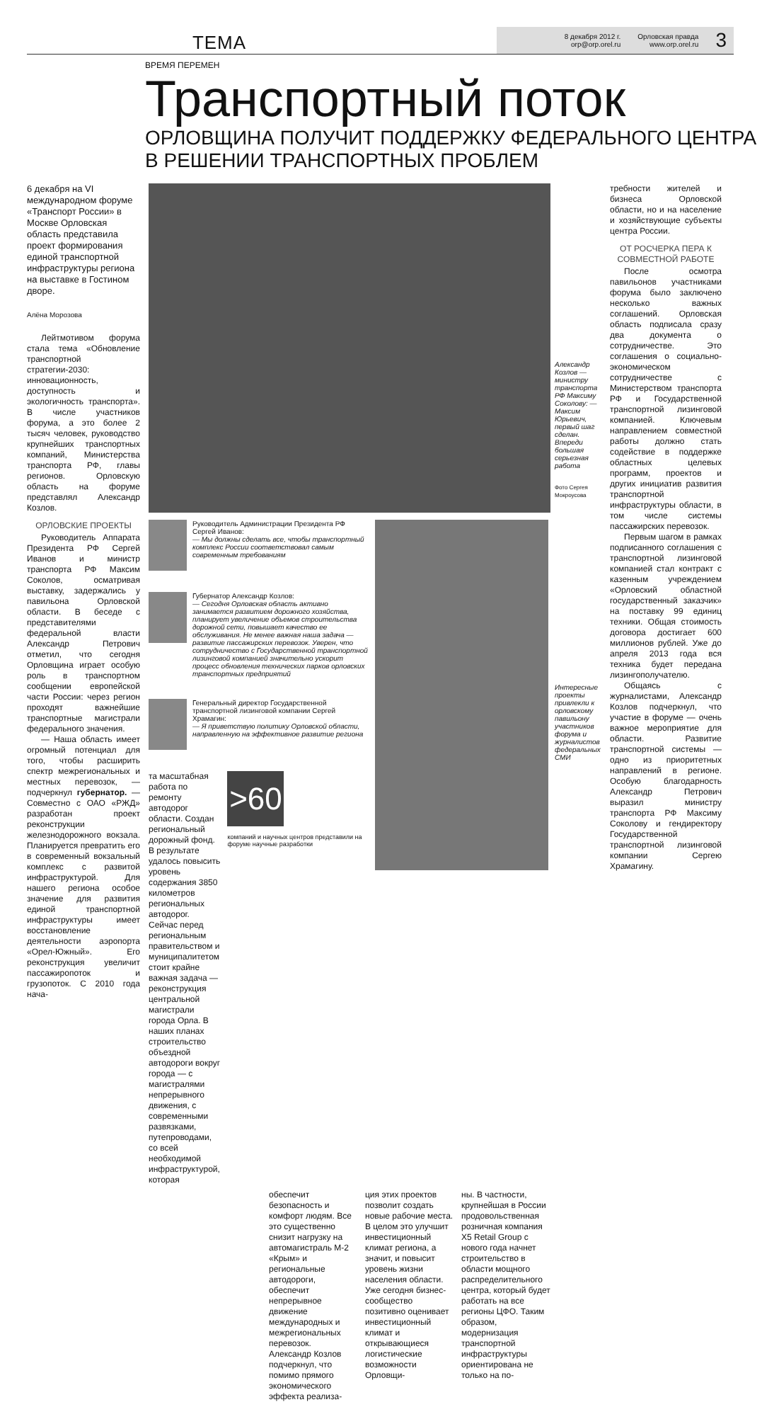ТЕМА
8 декабря 2012 г.
orp@orp.orel.ru
Орловская правда
www.orp.orel.ru
3
ВРЕМЯ ПЕРЕМЕН
Транспортный поток
ОРЛОВЩИНА ПОЛУЧИТ ПОДДЕРЖКУ ФЕДЕРАЛЬНОГО ЦЕНТРА В РЕШЕНИИ ТРАНСПОРТНЫХ ПРОБЛЕМ
6 декабря на VI международном форуме «Транспорт России» в Москве Орловская область представила проект формирования единой транспортной инфраструктуры региона на выставке в Гостином дворе.
Алёна Морозова
Лейтмотивом форума стала тема «Обновление транспортной стратегии-2030: инновационность, доступность и экологичность транспорта». В числе участников форума, а это более 2 тысяч человек, руководство крупнейших транспортных компаний, Министерства транспорта РФ, главы регионов. Орловскую область на форуме представлял Александр Козлов.
ОРЛОВСКИЕ ПРОЕКТЫ
Руководитель Аппарата Президента РФ Сергей Иванов и министр транспорта РФ Максим Соколов, осматривая выставку, задержались у павильона Орловской области. В беседе с представителями федеральной власти Александр Петрович отметил, что сегодня Орловщина играет особую роль в транспортном сообщении европейской части России: через регион проходят важнейшие транспортные магистрали федерального значения.
— Наша область имеет огромный потенциал для того, чтобы расширить спектр межрегиональных и местных перевозок, — подчеркнул губернатор. — Совместно с ОАО «РЖД» разработан проект реконструкции железнодорожного вокзала. Планируется превратить его в современный вокзальный комплекс с развитой инфраструктурой. Для нашего региона особое значение для развития единой транспортной инфраструктуры имеет восстановление деятельности аэропорта «Орел-Южный». Его реконструкция увеличит пассажиропоток и грузопоток. С 2010 года нача-
Руководитель Администрации Президента РФ Сергей Иванов:
— Мы должны сделать все, чтобы транспортный комплекс России соответствовал самым современным требованиям
Губернатор Александр Козлов:
— Сегодня Орловская область активно занимается развитием дорожного хозяйства, планирует увеличение объемов строительства дорожной сети, повышает качество ее обслуживания. Не менее важная наша задача — развитие пассажирских перевозок. Уверен, что сотрудничество с Государственной транспортной лизинговой компанией значительно ускорит процесс обновления технических парков орловских транспортных предприятий
Генеральный директор Государственной транспортной лизинговой компании Сергей Храмагин:
— Я приветствую политику Орловской области, направленную на эффективное развитие региона
та масштабная работа по ремонту автодорог области. Создан региональный дорожный фонд. В результате удалось повысить уровень содержания 3850 километров региональных автодорог. Сейчас перед региональным правительством и муниципалитетом стоит крайне важная задача — реконструкция центральной магистрали города Орла. В наших планах строительство объездной автодороги вокруг города — с магистралями непрерывного движения, с современными развязками, путепроводами, со всей необходимой инфраструктурой, которая
>60
компаний и научных центров представили на форуме научные разработки
обеспечит безопасность и комфорт людям. Все это существенно снизит нагрузку на автомагистраль М-2 «Крым» и региональные автодороги, обеспечит непрерывное движение международных и межрегиональных перевозок.
Александр Козлов подчеркнул, что помимо прямого экономического эффекта реализа-
ция этих проектов позволит создать новые рабочие места. В целом это улучшит инвестиционный климат региона, а значит, и повысит уровень жизни населения области.
Уже сегодня бизнес-сообщество позитивно оценивает инвестиционный климат и открывающиеся логистические возможности Орловщи-
ны. В частности, крупнейшая в России продовольственная розничная компания X5 Retail Group с нового года начнет строительство в области мощного распределительного центра, который будет работать на все регионы ЦФО. Таким образом, модернизация транспортной инфраструктуры ориентирована не только на по-
Александр Козлов — министру транспорта РФ Максиму Соколову: — Максим Юрьевич, первый шаг сделан. Впереди большая серьезная работа
Фото Сергея Мокроусова
Интересные проекты привлекли к орловскому павильону участников форума и журналистов федеральных СМИ
требности жителей и бизнеса Орловской области, но и на население и хозяйствующие субъекты центра России.
ОТ РОСЧЕРКА ПЕРА К СОВМЕСТНОЙ РАБОТЕ
После осмотра павильонов участниками форума было заключено несколько важных соглашений. Орловская область подписала сразу два документа о сотрудничестве. Это соглашения о социально-экономическом сотрудничестве с Министерством транспорта РФ и Государственной транспортной лизинговой компанией. Ключевым направлением совместной работы должно стать содействие в поддержке областных целевых программ, проектов и других инициатив развития транспортной инфраструктуры области, в том числе системы пассажирских перевозок.
Первым шагом в рамках подписанного соглашения с транспортной лизинговой компанией стал контракт с казенным учреждением «Орловский областной государственный заказчик» на поставку 99 единиц техники. Общая стоимость договора достигает 600 миллионов рублей. Уже до апреля 2013 года вся техника будет передана лизингополучателю.
Общаясь с журналистами, Александр Козлов подчеркнул, что участие в форуме — очень важное мероприятие для области. Развитие транспортной системы — одно из приоритетных направлений в регионе. Особую благодарность Александр Петрович выразил министру транспорта РФ Максиму Соколову и гендиректору Государственной транспортной лизинговой компании Сергею Храмагину.